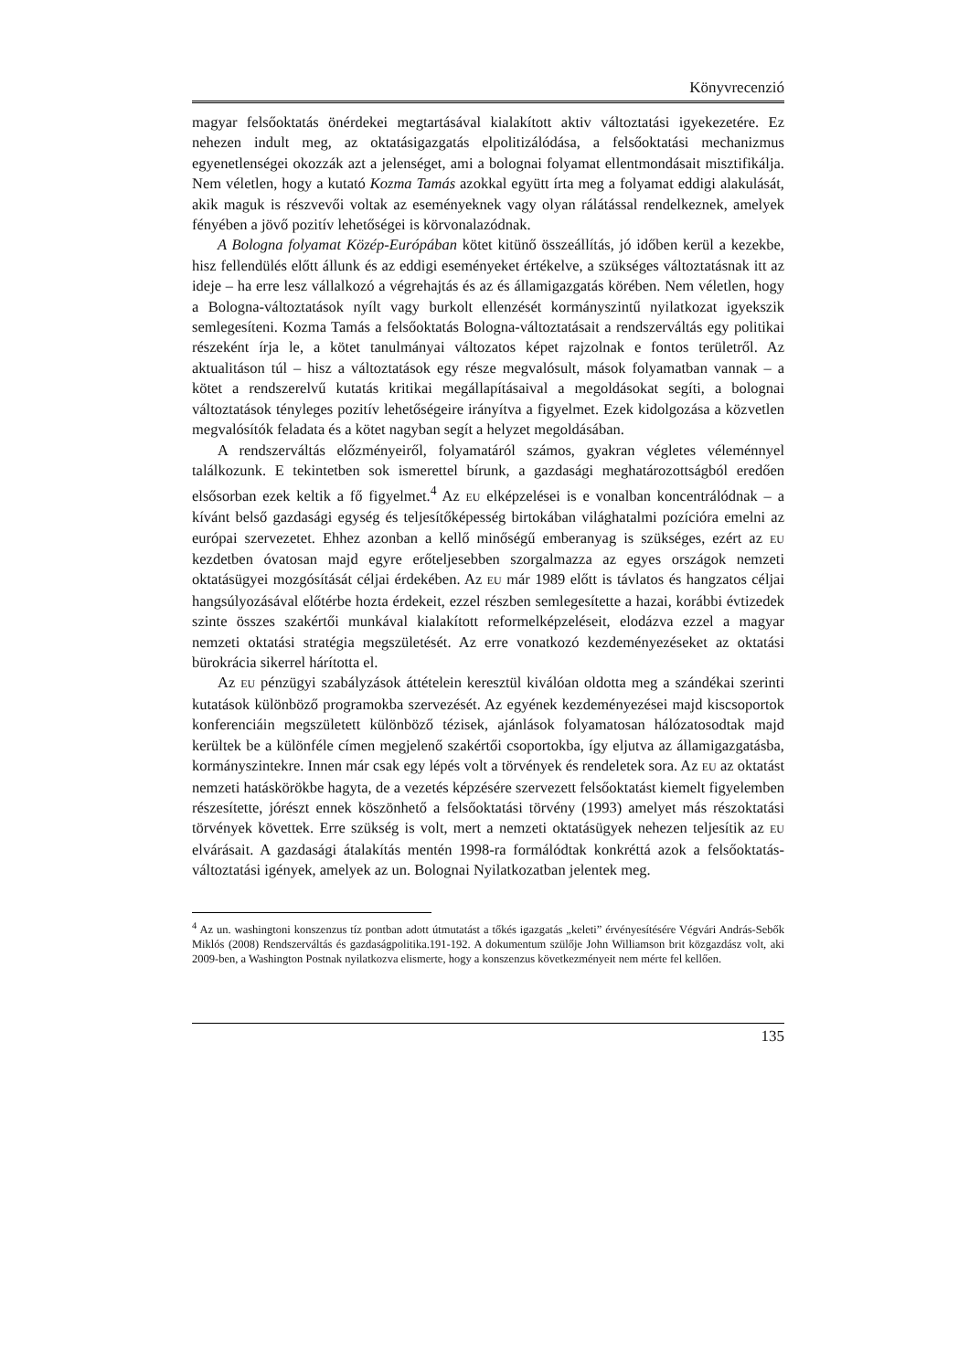Könyvrecenzió
magyar felsőoktatás önérdekei megtartásával kialakított aktiv változtatási igyekezetére. Ez nehezen indult meg, az oktatásigazgatás elpolitizálódása, a felsőoktatási mechanizmus egyenetlenségei okozzák azt a jelenséget, ami a bolognai folyamat ellentmondásait misztifikálja. Nem véletlen, hogy a kutató Kozma Tamás azokkal együtt írta meg a folyamat eddigi alakulását, akik maguk is részvevői voltak az eseményeknek vagy olyan rálátással rendelkeznek, amelyek fényében a jövő pozitív lehetőségei is körvonalazódnak.
A Bologna folyamat Közép-Európában kötet kitünő összeállítás, jó időben kerül a kezekbe, hisz fellendülés előtt állunk és az eddigi eseményeket értékelve, a szükséges változtatásnak itt az ideje – ha erre lesz vállalkozó a végrehajtás és az és államigazgatás körében. Nem véletlen, hogy a Bologna-változtatások nyílt vagy burkolt ellenzését kormányszintű nyilatkozat igyekszik semlegesíteni. Kozma Tamás a felsőoktatás Bologna-változtatásait a rendszerváltás egy politikai részeként írja le, a kötet tanulmányai változatos képet rajzolnak e fontos területről. Az aktualitáson túl – hisz a változtatások egy része megvalósult, mások folyamatban vannak – a kötet a rendszerelvű kutatás kritikai megállapításaival a megoldásokat segíti, a bolognai változtatások tényleges pozitív lehetőségeire irányítva a figyelmet. Ezek kidolgozása a közvetlen megvalósítók feladata és a kötet nagyban segít a helyzet megoldásában.
A rendszerváltás előzményeiről, folyamatáról számos, gyakran végletes véleménnyel találkozunk. E tekintetben sok ismerettel bírunk, a gazdasági meghatározottságból eredően elsősorban ezek keltik a fő figyelmet.<sup>4</sup> Az EU elképzelései is e vonalban koncentrálódnak – a kívánt belső gazdasági egység és teljesítőképesség birtokában világhatalmi pozícióra emelni az európai szervezetet. Ehhez azonban a kellő minőségű emberanyag is szükséges, ezért az EU kezdetben óvatosan majd egyre erőteljesebben szorgalmazza az egyes országok nemzeti oktatásügyei mozgósítását céljai érdekében. Az EU már 1989 előtt is távlatos és hangzatos céljai hangsúlyozásával előtérbe hozta érdekeit, ezzel részben semlegesítette a hazai, korábbi évtizedek szinte összes szakértői munkával kialakított reformelképzeléseit, elodázva ezzel a magyar nemzeti oktatási stratégia megszületését. Az erre vonatkozó kezdeményezéseket az oktatási bürokrácia sikerrel hárította el.
Az EU pénzügyi szabályzások áttételein keresztül kiválóan oldotta meg a szándékai szerinti kutatások különböző programokba szervezését. Az egyének kezdeményezései majd kiscsoportok konferenciáin megszületett különböző tézisek, ajánlások folyamatosan hálózatosodtak majd kerültek be a különféle címen megjelenő szakértői csoportokba, így eljutva az államigazgatásba, kormányszintekre. Innen már csak egy lépés volt a törvények és rendeletek sora. Az EU az oktatást nemzeti hatáskörökbe hagyta, de a vezetés képzésére szervezett felsőoktatást kiemelt figyelemben részesítette, jórészt ennek köszönhető a felsőoktatási törvény (1993) amelyet más részoktatási törvények követtek. Erre szükség is volt, mert a nemzeti oktatásügyek nehezen teljesítik az EU elvárásait. A gazdasági átalakítás mentén 1998-ra formálódtak konkréttá azok a felsőoktatás-változtatási igények, amelyek az un. Bolognai Nyilatkozatban jelentek meg.
<sup>4</sup> Az un. washingtoni konszenzus tíz pontban adott útmutatást a tőkés igazgatás „keleti” érvényesítésére Végvári András-Sebők Miklós (2008) Rendszerváltás és gazdaságpolitika.191-192. A dokumentum szülője John Williamson brit közgazdász volt, aki 2009-ben, a Washington Postnak nyilatkozva elismerte, hogy a konszenzus következményeit nem mérte fel kellően.
135